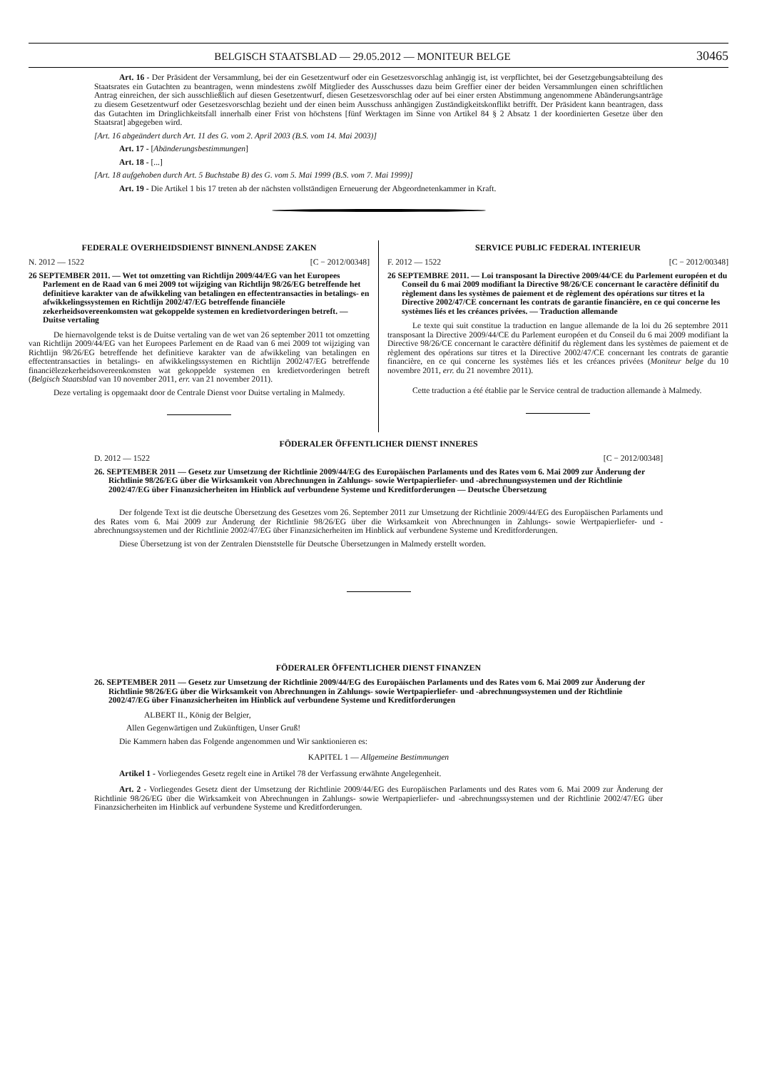BELGISCH STAATSBLAD — 29.05.2012 — MONITEUR BELGE 30465
Art. 16 - Der Präsident der Versammlung, bei der ein Gesetzentwurf oder ein Gesetzesvorschlag anhängig ist, ist verpflichtet, bei der Gesetzgebungsabteilung des Staatsrates ein Gutachten zu beantragen, wenn mindestens zwölf Mitglieder des Ausschusses dazu beim Greffier einer der beiden Versammlungen einen schriftlichen Antrag einreichen, der sich ausschließlich auf diesen Gesetzentwurf, diesen Gesetzesvorschlag oder auf bei einer ersten Abstimmung angenommene Abänderungsanträge zu diesem Gesetzentwurf oder Gesetzesvorschlag bezieht und der einen beim Ausschuss anhängigen Zuständigkeitskonflikt betrifft. Der Präsident kann beantragen, dass das Gutachten im Dringlichkeitsfall innerhalb einer Frist von höchstens [fünf Werktagen im Sinne von Artikel 84 § 2 Absatz 1 der koordinierten Gesetze über den Staatsrat] abgegeben wird.
[Art. 16 abgeändert durch Art. 11 des G. vom 2. April 2003 (B.S. vom 14. Mai 2003)]
Art. 17 - [Abänderungsbestimmungen]
Art. 18 - [...]
[Art. 18 aufgehoben durch Art. 5 Buchstabe B) des G. vom 5. Mai 1999 (B.S. vom 7. Mai 1999)]
Art. 19 - Die Artikel 1 bis 17 treten ab der nächsten vollständigen Erneuerung der Abgeordnetenkammer in Kraft.
FEDERALE OVERHEIDSDIENST BINNENLANDSE ZAKEN
N. 2012 — 1522 [C − 2012/00348]
26 SEPTEMBER 2011. — Wet tot omzetting van Richtlijn 2009/44/EG van het Europees Parlement en de Raad van 6 mei 2009 tot wijziging van Richtlijn 98/26/EG betreffende het definitieve karakter van de afwikkeling van betalingen en effectentransacties in betalings- en afwikkelingssystemen en Richtlijn 2002/47/EG betreffende financiële zekerheidsovereenkomsten wat gekoppelde systemen en kredietvorderingen betreft. — Duitse vertaling
De hiernavolgende tekst is de Duitse vertaling van de wet van 26 september 2011 tot omzetting van Richtlijn 2009/44/EG van het Europees Parlement en de Raad van 6 mei 2009 tot wijziging van Richtlijn 98/26/EG betreffende het definitieve karakter van de afwikkeling van betalingen en effectentransacties in betalings- en afwikkelingssystemen en Richtlijn 2002/47/EG betreffende financiëlezekerheidsovereenkomsten wat gekoppelde systemen en kredietvorderingen betreft (Belgisch Staatsblad van 10 november 2011, err. van 21 november 2011).
Deze vertaling is opgemaakt door de Centrale Dienst voor Duitse vertaling in Malmedy.
SERVICE PUBLIC FEDERAL INTERIEUR
F. 2012 — 1522 [C − 2012/00348]
26 SEPTEMBRE 2011. — Loi transposant la Directive 2009/44/CE du Parlement européen et du Conseil du 6 mai 2009 modifiant la Directive 98/26/CE concernant le caractère définitif du règlement dans les systèmes de paiement et de règlement des opérations sur titres et la Directive 2002/47/CE concernant les contrats de garantie financière, en ce qui concerne les systèmes liés et les créances privées. — Traduction allemande
Le texte qui suit constitue la traduction en langue allemande de la loi du 26 septembre 2011 transposant la Directive 2009/44/CE du Parlement européen et du Conseil du 6 mai 2009 modifiant la Directive 98/26/CE concernant le caractère définitif du règlement dans les systèmes de paiement et de règlement des opérations sur titres et la Directive 2002/47/CE concernant les contrats de garantie financière, en ce qui concerne les systèmes liés et les créances privées (Moniteur belge du 10 novembre 2011, err. du 21 novembre 2011).
Cette traduction a été établie par le Service central de traduction allemande à Malmedy.
FÖDERALER ÖFFENTLICHER DIENST INNERES
D. 2012 — 1522 [C − 2012/00348]
26. SEPTEMBER 2011 — Gesetz zur Umsetzung der Richtlinie 2009/44/EG des Europäischen Parlaments und des Rates vom 6. Mai 2009 zur Änderung der Richtlinie 98/26/EG über die Wirksamkeit von Abrechnungen in Zahlungs- sowie Wertpapierliefer- und -abrechnungssystemen und der Richtlinie 2002/47/EG über Finanzsicherheiten im Hinblick auf verbundene Systeme und Kreditforderungen — Deutsche Übersetzung
Der folgende Text ist die deutsche Übersetzung des Gesetzes vom 26. September 2011 zur Umsetzung der Richtlinie 2009/44/EG des Europäischen Parlaments und des Rates vom 6. Mai 2009 zur Änderung der Richtlinie 98/26/EG über die Wirksamkeit von Abrechnungen in Zahlungs- sowie Wertpapierliefer- und -abrechnungssystemen und der Richtlinie 2002/47/EG über Finanzsicherheiten im Hinblick auf verbundene Systeme und Kreditforderungen.
Diese Übersetzung ist von der Zentralen Dienststelle für Deutsche Übersetzungen in Malmedy erstellt worden.
FÖDERALER ÖFFENTLICHER DIENST FINANZEN
26. SEPTEMBER 2011 — Gesetz zur Umsetzung der Richtlinie 2009/44/EG des Europäischen Parlaments und des Rates vom 6. Mai 2009 zur Änderung der Richtlinie 98/26/EG über die Wirksamkeit von Abrechnungen in Zahlungs- sowie Wertpapierliefer- und -abrechnungssystemen und der Richtlinie 2002/47/EG über Finanzsicherheiten im Hinblick auf verbundene Systeme und Kreditforderungen
ALBERT II., König der Belgier,
Allen Gegenwärtigen und Zukünftigen, Unser Gruß!
Die Kammern haben das Folgende angenommen und Wir sanktionieren es:
KAPITEL 1 — Allgemeine Bestimmungen
Artikel 1 - Vorliegendes Gesetz regelt eine in Artikel 78 der Verfassung erwähnte Angelegenheit.
Art. 2 - Vorliegendes Gesetz dient der Umsetzung der Richtlinie 2009/44/EG des Europäischen Parlaments und des Rates vom 6. Mai 2009 zur Änderung der Richtlinie 98/26/EG über die Wirksamkeit von Abrechnungen in Zahlungs- sowie Wertpapierliefer- und -abrechnungssystemen und der Richtlinie 2002/47/EG über Finanzsicherheiten im Hinblick auf verbundene Systeme und Kreditforderungen.